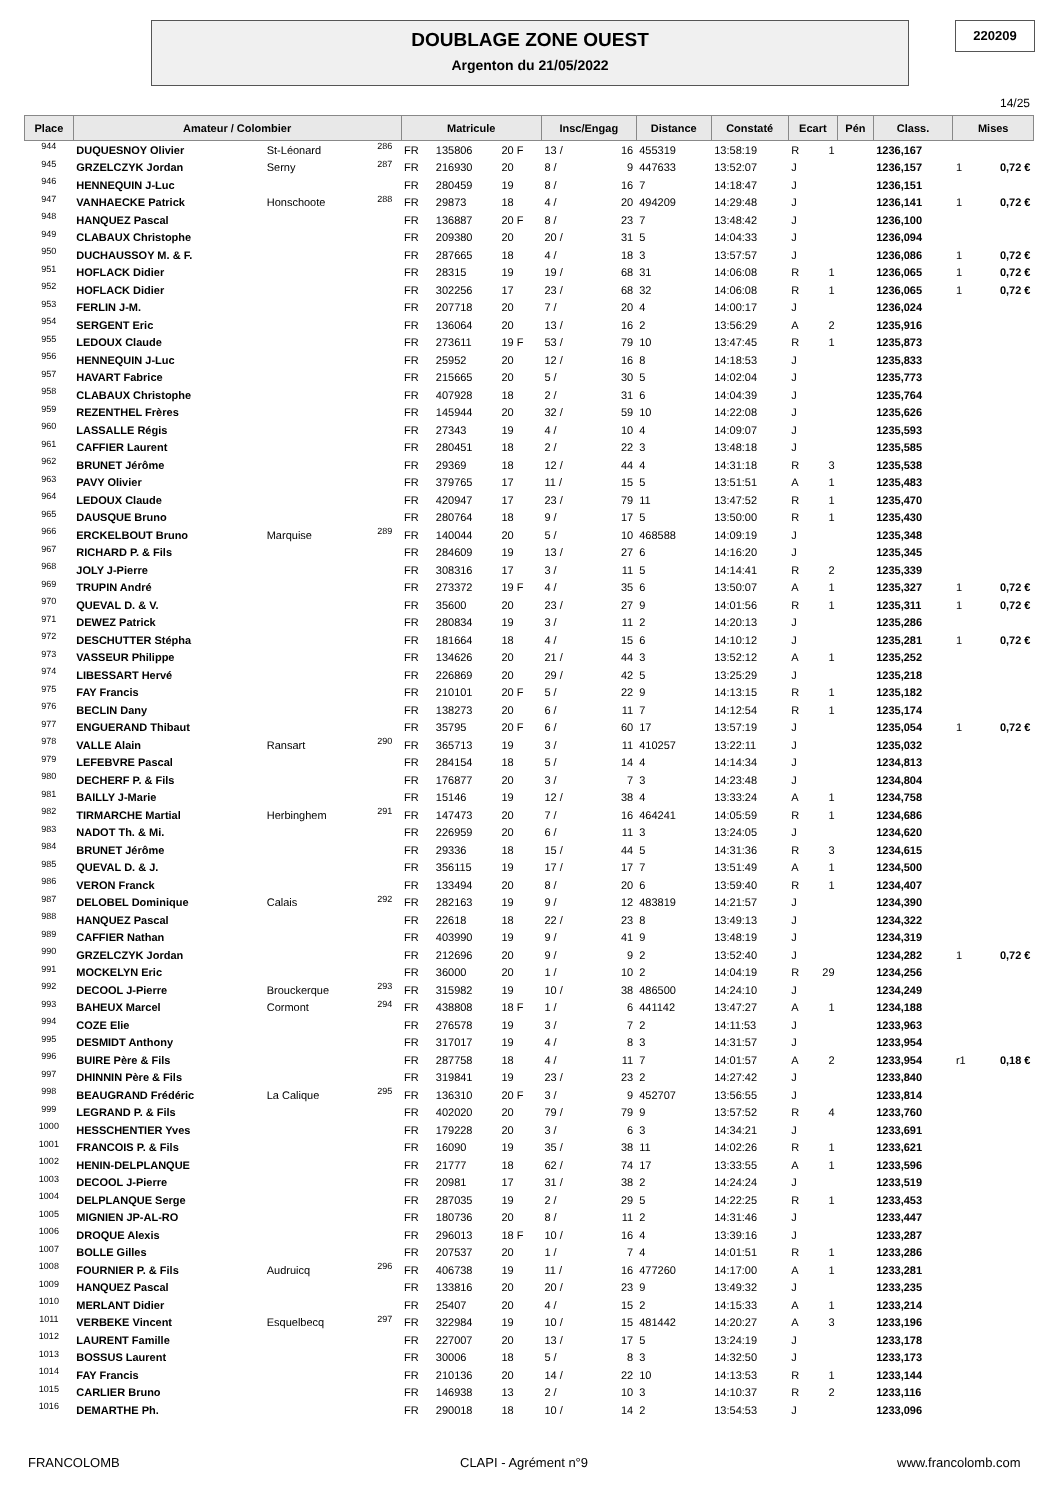DOUBLAGE ZONE OUEST
Argenton du 21/05/2022
220209
14/25
| Place | Amateur / Colombier | | | Matricule | | | Insc/Engag | | Distance | Constaté | Ecart | | Pén | Class. | Mises | |
| --- | --- | --- | --- | --- | --- | --- | --- | --- | --- | --- | --- | --- | --- | --- | --- | --- |
| 944 | DUQUESNOY Olivier | St-Léonard | 286 | FR | 135806 | 20 F | 13 / | 16 | 455319 | 13:58:19 | R | 1 | | 1236,167 | | |
| 945 | GRZELCZYK Jordan | Serny | 287 | FR | 216930 | 20 | 8 / | 9 | 447633 | 13:52:07 | J | | | 1236,157 | 1 | 0,72 € |
| 946 | HENNEQUIN J-Luc | | | FR | 280459 | 19 | 8 / | 16 | 7 | 14:18:47 | J | | | 1236,151 | | |
| 947 | VANHAECKE Patrick | Honschoote | 288 | FR | 29873 | 18 | 4 / | 20 | 494209 | 14:29:48 | J | | | 1236,141 | 1 | 0,72 € |
| 948 | HANQUEZ Pascal | | | FR | 136887 | 20 F | 8 / | 23 | 7 | 13:48:42 | J | | | 1236,100 | | |
| 949 | CLABAUX Christophe | | | FR | 209380 | 20 | 20 / | 31 | 5 | 14:04:33 | J | | | 1236,094 | | |
| 950 | DUCHAUSSOY M. & F. | | | FR | 287665 | 18 | 4 / | 18 | 3 | 13:57:57 | J | | | 1236,086 | 1 | 0,72 € |
| 951 | HOFLACK Didier | | | FR | 28315 | 19 | 19 / | 68 | 31 | 14:06:08 | R | 1 | | 1236,065 | 1 | 0,72 € |
| 952 | HOFLACK Didier | | | FR | 302256 | 17 | 23 / | 68 | 32 | 14:06:08 | R | 1 | | 1236,065 | 1 | 0,72 € |
| 953 | FERLIN J-M. | | | FR | 207718 | 20 | 7 / | 20 | 4 | 14:00:17 | J | | | 1236,024 | | |
| 954 | SERGENT Eric | | | FR | 136064 | 20 | 13 / | 16 | 2 | 13:56:29 | A | 2 | | 1235,916 | | |
| 955 | LEDOUX Claude | | | FR | 273611 | 19 F | 53 / | 79 | 10 | 13:47:45 | R | 1 | | 1235,873 | | |
| 956 | HENNEQUIN J-Luc | | | FR | 25952 | 20 | 12 / | 16 | 8 | 14:18:53 | J | | | 1235,833 | | |
| 957 | HAVART Fabrice | | | FR | 215665 | 20 | 5 / | 30 | 5 | 14:02:04 | J | | | 1235,773 | | |
| 958 | CLABAUX Christophe | | | FR | 407928 | 18 | 2 / | 31 | 6 | 14:04:39 | J | | | 1235,764 | | |
| 959 | REZENTHEL Frères | | | FR | 145944 | 20 | 32 / | 59 | 10 | 14:22:08 | J | | | 1235,626 | | |
| 960 | LASSALLE Régis | | | FR | 27343 | 19 | 4 / | 10 | 4 | 14:09:07 | J | | | 1235,593 | | |
| 961 | CAFFIER Laurent | | | FR | 280451 | 18 | 2 / | 22 | 3 | 13:48:18 | J | | | 1235,585 | | |
| 962 | BRUNET Jérôme | | | FR | 29369 | 18 | 12 / | 44 | 4 | 14:31:18 | R | 3 | | 1235,538 | | |
| 963 | PAVY Olivier | | | FR | 379765 | 17 | 11 / | 15 | 5 | 13:51:51 | A | 1 | | 1235,483 | | |
| 964 | LEDOUX Claude | | | FR | 420947 | 17 | 23 / | 79 | 11 | 13:47:52 | R | 1 | | 1235,470 | | |
| 965 | DAUSQUE Bruno | | | FR | 280764 | 18 | 9 / | 17 | 5 | 13:50:00 | R | 1 | | 1235,430 | | |
| 966 | ERCKELBOUT Bruno | Marquise | 289 | FR | 140044 | 20 | 5 / | 10 | 468588 | 14:09:19 | J | | | 1235,348 | | |
| 967 | RICHARD P. & Fils | | | FR | 284609 | 19 | 13 / | 27 | 6 | 14:16:20 | J | | | 1235,345 | | |
| 968 | JOLY J-Pierre | | | FR | 308316 | 17 | 3 / | 11 | 5 | 14:14:41 | R | 2 | | 1235,339 | | |
| 969 | TRUPIN André | | | FR | 273372 | 19 F | 4 / | 35 | 6 | 13:50:07 | A | 1 | | 1235,327 | 1 | 0,72 € |
| 970 | QUEVAL D. & V. | | | FR | 35600 | 20 | 23 / | 27 | 9 | 14:01:56 | R | 1 | | 1235,311 | 1 | 0,72 € |
| 971 | DEWEZ Patrick | | | FR | 280834 | 19 | 3 / | 11 | 2 | 14:20:13 | J | | | 1235,286 | | |
| 972 | DESCHUTTER Stépha | | | FR | 181664 | 18 | 4 / | 15 | 6 | 14:10:12 | J | | | 1235,281 | 1 | 0,72 € |
| 973 | VASSEUR Philippe | | | FR | 134626 | 20 | 21 / | 44 | 3 | 13:52:12 | A | 1 | | 1235,252 | | |
| 974 | LIBESSART Hervé | | | FR | 226869 | 20 | 29 / | 42 | 5 | 13:25:29 | J | | | 1235,218 | | |
| 975 | FAY Francis | | | FR | 210101 | 20 F | 5 / | 22 | 9 | 14:13:15 | R | 1 | | 1235,182 | | |
| 976 | BECLIN Dany | | | FR | 138273 | 20 | 6 / | 11 | 7 | 14:12:54 | R | 1 | | 1235,174 | | |
| 977 | ENGUERAND Thibaut | | | FR | 35795 | 20 F | 6 / | 60 | 17 | 13:57:19 | J | | | 1235,054 | 1 | 0,72 € |
| 978 | VALLE Alain | Ransart | 290 | FR | 365713 | 19 | 3 / | 11 | 410257 | 13:22:11 | J | | | 1235,032 | | |
| 979 | LEFEBVRE Pascal | | | FR | 284154 | 18 | 5 / | 14 | 4 | 14:14:34 | J | | | 1234,813 | | |
| 980 | DECHERF P. & Fils | | | FR | 176877 | 20 | 3 / | 7 | 3 | 14:23:48 | J | | | 1234,804 | | |
| 981 | BAILLY J-Marie | | | FR | 15146 | 19 | 12 / | 38 | 4 | 13:33:24 | A | 1 | | 1234,758 | | |
| 982 | TIRMARCHE Martial | Herbinghem | 291 | FR | 147473 | 20 | 7 / | 16 | 464241 | 14:05:59 | R | 1 | | 1234,686 | | |
| 983 | NADOT Th. & Mi. | | | FR | 226959 | 20 | 6 / | 11 | 3 | 13:24:05 | J | | | 1234,620 | | |
| 984 | BRUNET Jérôme | | | FR | 29336 | 18 | 15 / | 44 | 5 | 14:31:36 | R | 3 | | 1234,615 | | |
| 985 | QUEVAL D. & J. | | | FR | 356115 | 19 | 17 / | 17 | 7 | 13:51:49 | A | 1 | | 1234,500 | | |
| 986 | VERON Franck | | | FR | 133494 | 20 | 8 / | 20 | 6 | 13:59:40 | R | 1 | | 1234,407 | | |
| 987 | DELOBEL Dominique | Calais | 292 | FR | 282163 | 19 | 9 / | 12 | 483819 | 14:21:57 | J | | | 1234,390 | | |
| 988 | HANQUEZ Pascal | | | FR | 22618 | 18 | 22 / | 23 | 8 | 13:49:13 | J | | | 1234,322 | | |
| 989 | CAFFIER Nathan | | | FR | 403990 | 19 | 9 / | 41 | 9 | 13:48:19 | J | | | 1234,319 | | |
| 990 | GRZELCZYK Jordan | | | FR | 212696 | 20 | 9 / | 9 | 2 | 13:52:40 | J | | | 1234,282 | 1 | 0,72 € |
| 991 | MOCKELYN Eric | | | FR | 36000 | 20 | 1 / | 10 | 2 | 14:04:19 | R | 29 | | 1234,256 | | |
| 992 | DECOOL J-Pierre | Brouckerque | 293 | FR | 315982 | 19 | 10 / | 38 | 486500 | 14:24:10 | J | | | 1234,249 | | |
| 993 | BAHEUX Marcel | Cormont | 294 | FR | 438808 | 18 F | 1 / | 6 | 441142 | 13:47:27 | A | 1 | | 1234,188 | | |
| 994 | COZE Elie | | | FR | 276578 | 19 | 3 / | 7 | 2 | 14:11:53 | J | | | 1233,963 | | |
| 995 | DESMIDT Anthony | | | FR | 317017 | 19 | 4 / | 8 | 3 | 14:31:57 | J | | | 1233,954 | | |
| 996 | BUIRE Père & Fils | | | FR | 287758 | 18 | 4 / | 11 | 7 | 14:01:57 | A | 2 | | 1233,954 | r1 | 0,18 € |
| 997 | DHINNIN Père & Fils | | | FR | 319841 | 19 | 23 / | 23 | 2 | 14:27:42 | J | | | 1233,840 | | |
| 998 | BEAUGRAND Frédéric | La Calique | 295 | FR | 136310 | 20 F | 3 / | 9 | 452707 | 13:56:55 | J | | | 1233,814 | | |
| 999 | LEGRAND P. & Fils | | | FR | 402020 | 20 | 79 / | 79 | 9 | 13:57:52 | R | 4 | | 1233,760 | | |
| 1000 | HESSCHENTIER Yves | | | FR | 179228 | 20 | 3 / | 6 | 3 | 14:34:21 | J | | | 1233,691 | | |
| 1001 | FRANCOIS P. & Fils | | | FR | 16090 | 19 | 35 / | 38 | 11 | 14:02:26 | R | 1 | | 1233,621 | | |
| 1002 | HENIN-DELPLANQUE | | | FR | 21777 | 18 | 62 / | 74 | 17 | 13:33:55 | A | 1 | | 1233,596 | | |
| 1003 | DECOOL J-Pierre | | | FR | 20981 | 17 | 31 / | 38 | 2 | 14:24:24 | J | | | 1233,519 | | |
| 1004 | DELPLANQUE Serge | | | FR | 287035 | 19 | 2 / | 29 | 5 | 14:22:25 | R | 1 | | 1233,453 | | |
| 1005 | MIGNIEN JP-AL-RO | | | FR | 180736 | 20 | 8 / | 11 | 2 | 14:31:46 | J | | | 1233,447 | | |
| 1006 | DROQUE Alexis | | | FR | 296013 | 18 F | 10 / | 16 | 4 | 13:39:16 | J | | | 1233,287 | | |
| 1007 | BOLLE Gilles | | | FR | 207537 | 20 | 1 / | 7 | 4 | 14:01:51 | R | 1 | | 1233,286 | | |
| 1008 | FOURNIER P. & Fils | Audruicq | 296 | FR | 406738 | 19 | 11 / | 16 | 477260 | 14:17:00 | A | 1 | | 1233,281 | | |
| 1009 | HANQUEZ Pascal | | | FR | 133816 | 20 | 20 / | 23 | 9 | 13:49:32 | J | | | 1233,235 | | |
| 1010 | MERLANT Didier | | | FR | 25407 | 20 | 4 / | 15 | 2 | 14:15:33 | A | 1 | | 1233,214 | | |
| 1011 | VERBEKE Vincent | Esquelbecq | 297 | FR | 322984 | 19 | 10 / | 15 | 481442 | 14:20:27 | A | 3 | | 1233,196 | | |
| 1012 | LAURENT Famille | | | FR | 227007 | 20 | 13 / | 17 | 5 | 13:24:19 | J | | | 1233,178 | | |
| 1013 | BOSSUS Laurent | | | FR | 30006 | 18 | 5 / | 8 | 3 | 14:32:50 | J | | | 1233,173 | | |
| 1014 | FAY Francis | | | FR | 210136 | 20 | 14 / | 22 | 10 | 14:13:53 | R | 1 | | 1233,144 | | |
| 1015 | CARLIER Bruno | | | FR | 146938 | 13 | 2 / | 10 | 3 | 14:10:37 | R | 2 | | 1233,116 | | |
| 1016 | DEMARTHE Ph. | | | FR | 290018 | 18 | 10 / | 14 | 2 | 13:54:53 | J | | | 1233,096 | | |
FRANCOLOMB CLAPI - Agrément n°9 www.francolomb.com